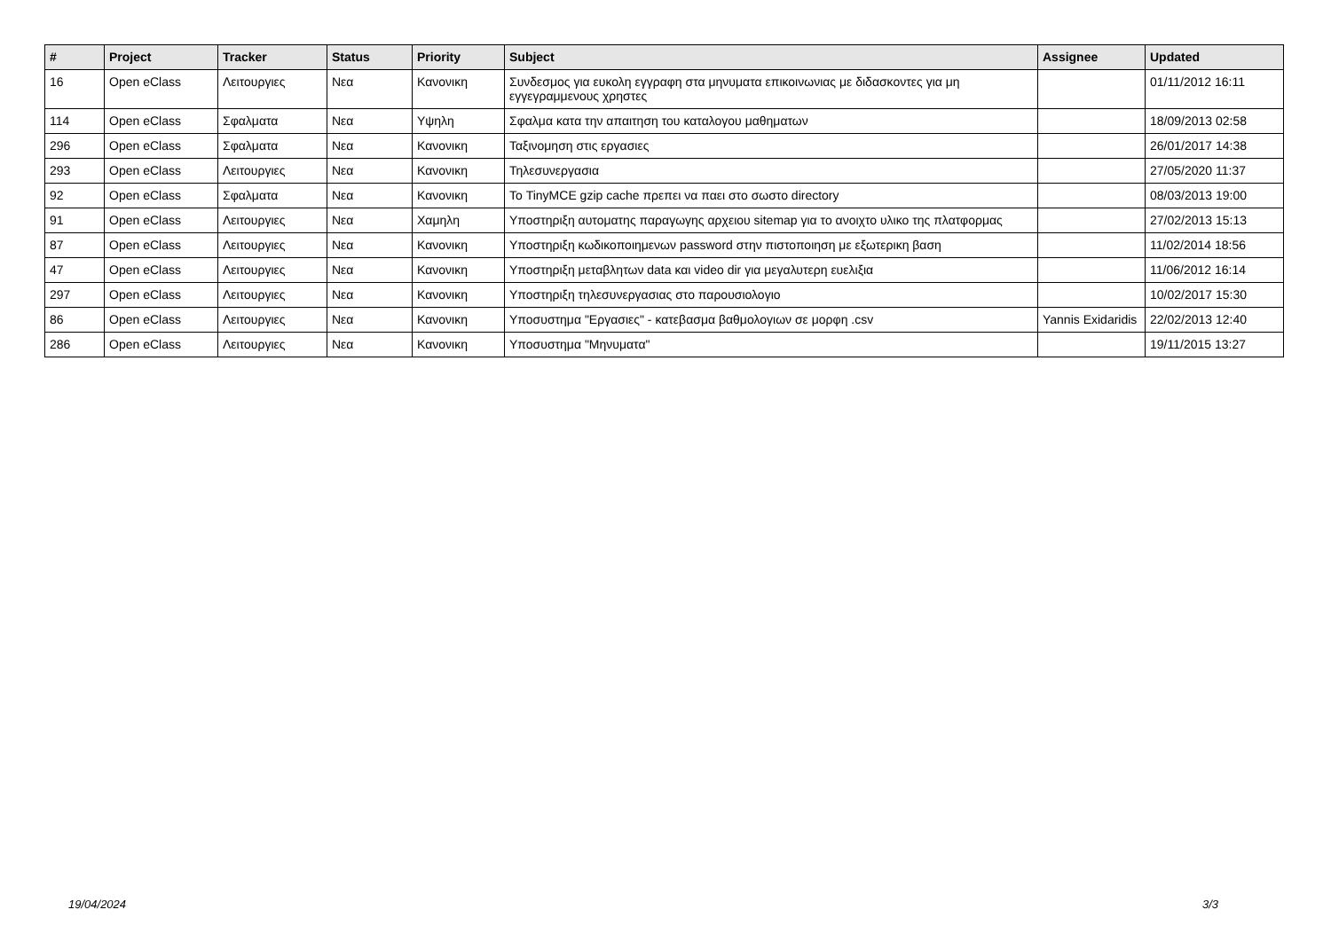| # | Project | Tracker | Status | Priority | Subject | Assignee | Updated |
| --- | --- | --- | --- | --- | --- | --- | --- |
| 16 | Open eClass | Λειτουργιες | Νεα | Κανονικη | Συνδεσμος για ευκολη εγγραφη στα μηνυματα επικοινωνιας με διδασκοντες για μη εγγεγραμμενους χρηστες | | 01/11/2012 16:11 |
| 114 | Open eClass | Σφαλματα | Νεα | Υψηλη | Σφαλμα κατα την απαιτηση του καταλογου μαθηματων | | 18/09/2013 02:58 |
| 296 | Open eClass | Σφαλματα | Νεα | Κανονικη | Ταξινομηση στις εργασιες | | 26/01/2017 14:38 |
| 293 | Open eClass | Λειτουργιες | Νεα | Κανονικη | Τηλεσυνεργασια | | 27/05/2020 11:37 |
| 92 | Open eClass | Σφαλματα | Νεα | Κανονικη | Το TinyMCE gzip cache πρεπει να παει στο σωστο directory | | 08/03/2013 19:00 |
| 91 | Open eClass | Λειτουργιες | Νεα | Χαμηλη | Υποστηριξη αυτοματης παραγωγης αρχειου sitemap για το ανοιχτο υλικο της πλατφορμας | | 27/02/2013 15:13 |
| 87 | Open eClass | Λειτουργιες | Νεα | Κανονικη | Υποστηριξη κωδικοποιημενων password στην πιστοποιηση με εξωτερικη βαση | | 11/02/2014 18:56 |
| 47 | Open eClass | Λειτουργιες | Νεα | Κανονικη | Υποστηριξη μεταβλητων data και video dir για μεγαλυτερη ευελιξια | | 11/06/2012 16:14 |
| 297 | Open eClass | Λειτουργιες | Νεα | Κανονικη | Υποστηριξη τηλεσυνεργασιας στο παρουσιολογιο | | 10/02/2017 15:30 |
| 86 | Open eClass | Λειτουργιες | Νεα | Κανονικη | Υποσυστημα "Εργασιες" - κατεβασμα βαθμολογιων σε μορφη .csv | Yannis Exidaridis | 22/02/2013 12:40 |
| 286 | Open eClass | Λειτουργιες | Νεα | Κανονικη | Υποσυστημα "Μηνυματα" | | 19/11/2015 13:27 |
19/04/2024 3/3